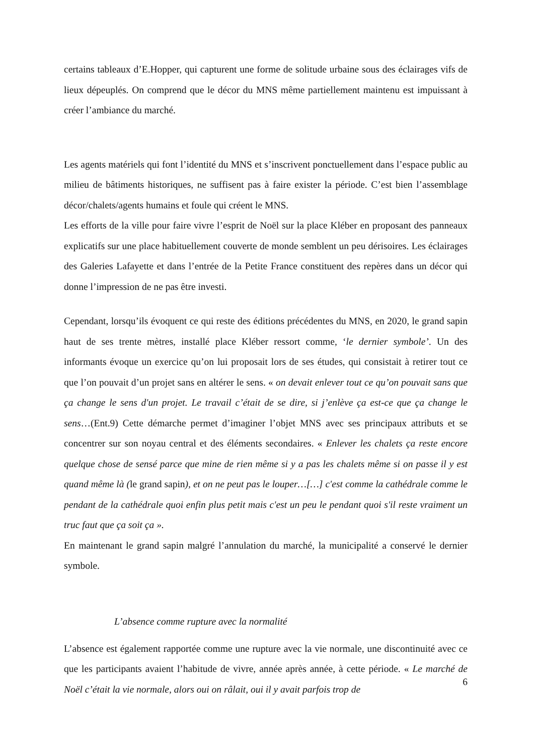certains tableaux d’E.Hopper, qui capturent une forme de solitude urbaine sous des éclairages vifs de lieux dépeuplés. On comprend que le décor du MNS même partiellement maintenu est impuissant à créer l’ambiance du marché.
Les agents matériels qui font l’identité du MNS et s’inscrivent ponctuellement dans l’espace public au milieu de bâtiments historiques, ne suffisent pas à faire exister la période. C’est bien l’assemblage décor/chalets/agents humains et foule qui créent le MNS.
Les efforts de la ville pour faire vivre l’esprit de Noël sur la place Kléber en proposant des panneaux explicatifs sur une place habituellement couverte de monde semblent un peu dérisoires. Les éclairages des Galeries Lafayette et dans l’entrée de la Petite France constituent des repères dans un décor qui donne l’impression de ne pas être investi.
Cependant, lorsqu’ils évoquent ce qui reste des éditions précédentes du MNS, en 2020, le grand sapin haut de ses trente mètres, installé place Kléber ressort comme, ‘le dernier symbole’. Un des informants évoque un exercice qu’on lui proposait lors de ses études, qui consistait à retirer tout ce que l’on pouvait d’un projet sans en altérer le sens. « on devait enlever tout ce qu’on pouvait sans que ça change le sens d'un projet. Le travail c’était de se dire, si j’enlève ça est-ce que ça change le sens…(Ent.9) Cette démarche permet d’imaginer l’objet MNS avec ses principaux attributs et se concentrer sur son noyau central et des éléments secondaires. « Enlever les chalets ça reste encore quelque chose de sensé parce que mine de rien même si y a pas les chalets même si on passe il y est quand même là (le grand sapin), et on ne peut pas le louper…[…] c'est comme la cathédrale comme le pendant de la cathédrale quoi enfin plus petit mais c'est un peu le pendant quoi s'il reste vraiment un truc faut que ça soit ça ».
En maintenant le grand sapin malgré l’annulation du marché, la municipalité a conservé le dernier symbole.
L’absence comme rupture avec la normalité
L’absence est également rapportée comme une rupture avec la vie normale, une discontinuité avec ce que les participants avaient l’habitude de vivre, année après année, à cette période. « Le marché de Noël c’était la vie normale, alors oui on râlait, oui il y avait parfois trop de
6